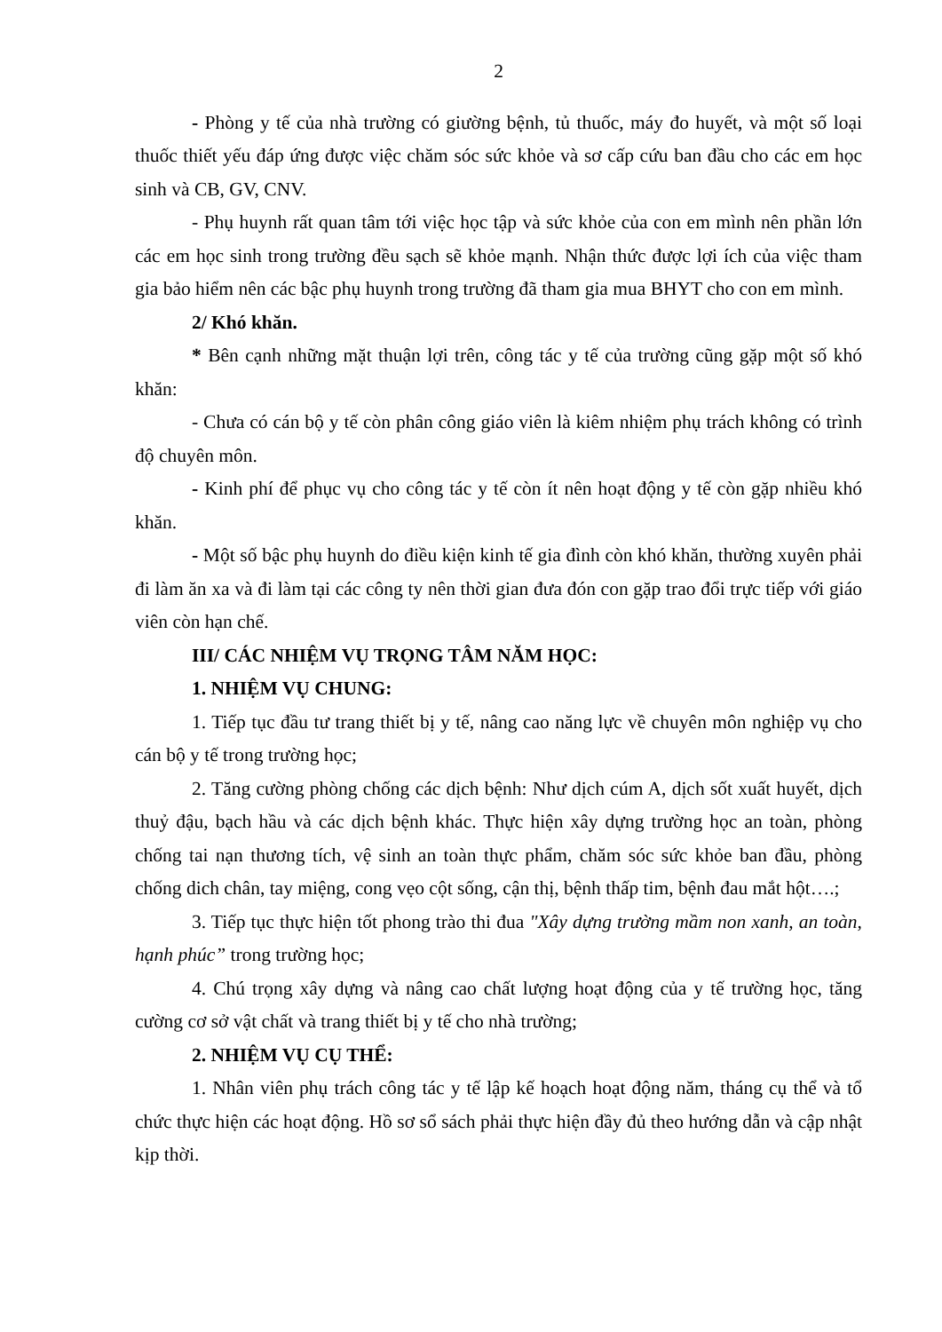2
- Phòng y tế của nhà trường có giường bệnh, tủ thuốc, máy đo huyết, và một số loại thuốc thiết yếu đáp ứng được việc chăm sóc sức khỏe và sơ cấp cứu ban đầu cho các em học sinh và CB, GV, CNV.
- Phụ huynh rất quan tâm tới việc học tập và sức khỏe của con em mình nên phần lớn các em học sinh trong trường đều sạch sẽ khỏe mạnh. Nhận thức được lợi ích của việc tham gia bảo hiểm nên các bậc phụ huynh trong trường đã tham gia mua BHYT cho con em mình.
2/ Khó khăn.
* Bên cạnh những mặt thuận lợi trên, công tác y tế của trường cũng gặp một số khó khăn:
- Chưa có cán bộ y tế còn phân công giáo viên là kiêm nhiệm phụ trách không có trình độ chuyên môn.
- Kinh phí để phục vụ cho công tác y tế còn ít nên hoạt động y tế còn gặp nhiều khó khăn.
- Một số bậc phụ huynh do điều kiện kinh tế gia đình còn khó khăn, thường xuyên phải đi làm ăn xa và đi làm tại các công ty nên thời gian đưa đón con gặp trao đổi trực tiếp với giáo viên còn hạn chế.
III/ CÁC NHIỆM VỤ TRỌNG TÂM NĂM HỌC:
1. NHIỆM VỤ CHUNG:
1. Tiếp tục đầu tư trang thiết bị y tế, nâng cao năng lực về chuyên môn nghiệp vụ cho cán bộ y tế trong trường học;
2. Tăng cường phòng chống các dịch bệnh: Như dịch cúm A, dịch sốt xuất huyết, dịch thuỷ đậu, bạch hầu và các dịch bệnh khác. Thực hiện xây dựng trường học an toàn, phòng chống tai nạn thương tích, vệ sinh an toàn thực phẩm, chăm sóc sức khỏe ban đầu, phòng chống dich chân, tay miệng, cong vẹo cột sống, cận thị, bệnh thấp tim, bệnh đau mắt hột….;
3. Tiếp tục thực hiện tốt phong trào thi đua "Xây dựng trường mầm non xanh, an toàn, hạnh phúc” trong trường học;
4. Chú trọng xây dựng và nâng cao chất lượng hoạt động của y tế trường học, tăng cường cơ sở vật chất và trang thiết bị y tế cho nhà trường;
2. NHIỆM VỤ CỤ THỂ:
1. Nhân viên phụ trách công tác y tế lập kế hoạch hoạt động năm, tháng cụ thể và tổ chức thực hiện các hoạt động. Hồ sơ sổ sách phải thực hiện đầy đủ theo hướng dẫn và cập nhật kịp thời.